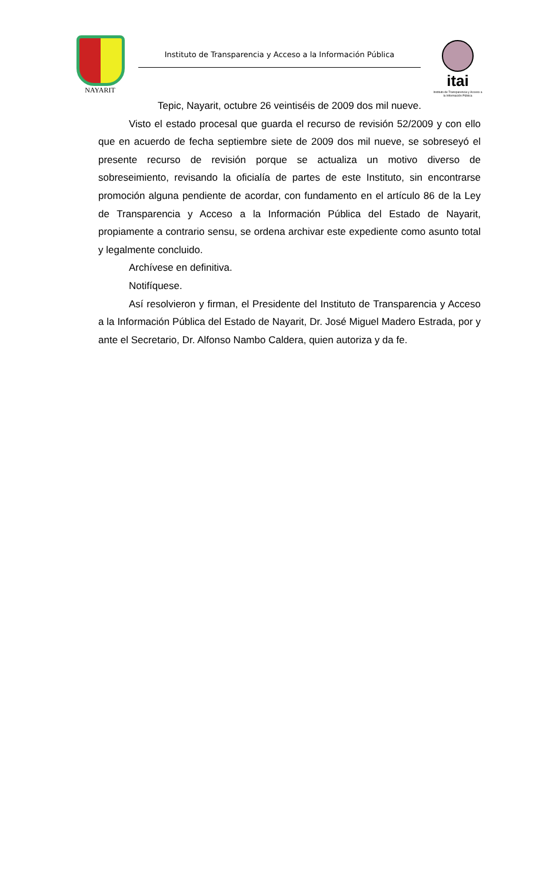NAYARIT
Instituto de Transparencia y Acceso a la Información Pública
itai
Instituto de Transparencia y Acceso a la Información Pública
Tepic, Nayarit, octubre 26 veintiséis de 2009 dos mil nueve.
Visto el estado procesal que guarda el recurso de revisión 52/2009 y con ello que en acuerdo de fecha septiembre siete de 2009 dos mil nueve, se sobreseyó el presente recurso de revisión porque se actualiza un motivo diverso de sobreseimiento, revisando la oficialía de partes de este Instituto, sin encontrarse promoción alguna pendiente de acordar, con fundamento en el artículo 86 de la Ley de Transparencia y Acceso a la Información Pública del Estado de Nayarit, propiamente a contrario sensu, se ordena archivar este expediente como asunto total y legalmente concluido.
Archívese en definitiva.
Notifíquese.
Así resolvieron y firman, el Presidente del Instituto de Transparencia y Acceso a la Información Pública del Estado de Nayarit, Dr. José Miguel Madero Estrada, por y ante el Secretario, Dr. Alfonso Nambo Caldera, quien autoriza y da fe.